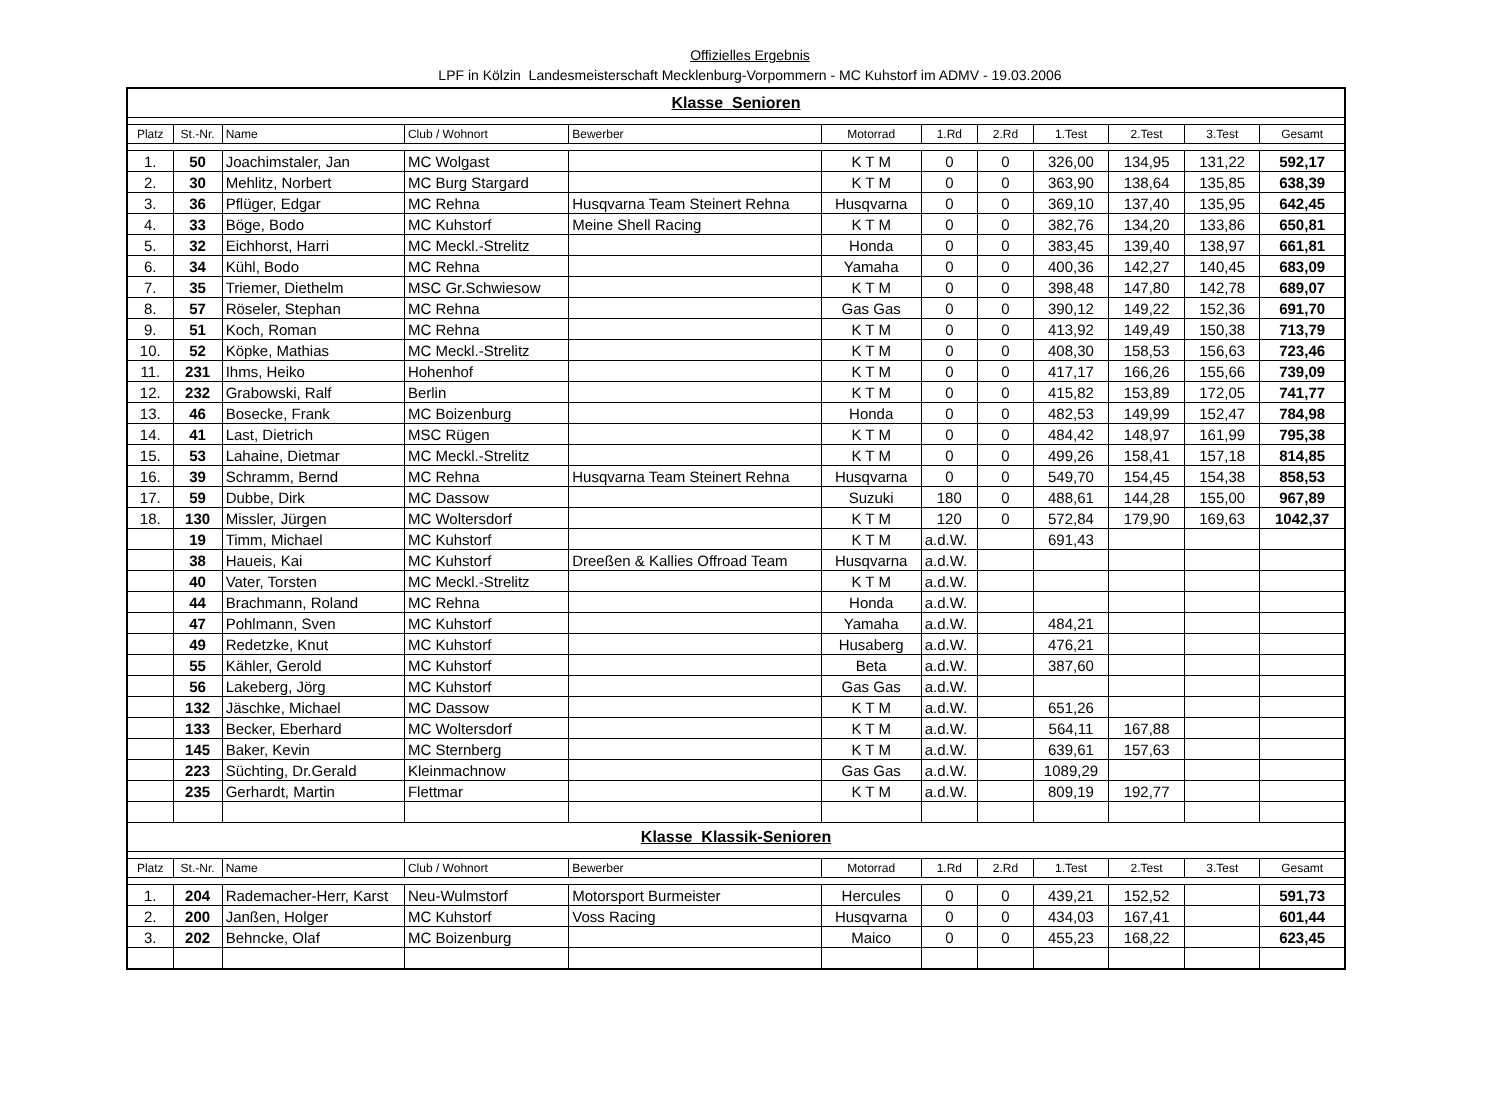Offizielles Ergebnis
LPF in Kölzin Landesmeisterschaft Mecklenburg-Vorpommern - MC Kuhstorf im ADMV - 19.03.2006
| Klasse Senioren | | | | | | | | | | | |
| Platz | St.-Nr. | Name | Club / Wohnort | Bewerber | Motorrad | 1.Rd | 2.Rd | 1.Test | 2.Test | 3.Test | Gesamt |
| 1. | 50 | Joachimstaler, Jan | MC Wolgast | | K T M | 0 | 0 | 326,00 | 134,95 | 131,22 | 592,17 |
| 2. | 30 | Mehlitz, Norbert | MC Burg Stargard | | K T M | 0 | 0 | 363,90 | 138,64 | 135,85 | 638,39 |
| 3. | 36 | Pflüger, Edgar | MC Rehna | Husqvarna Team Steinert Rehna | Husqvarna | 0 | 0 | 369,10 | 137,40 | 135,95 | 642,45 |
| 4. | 33 | Böge, Bodo | MC Kuhstorf | Meine Shell Racing | K T M | 0 | 0 | 382,76 | 134,20 | 133,86 | 650,81 |
| 5. | 32 | Eichhorst, Harri | MC Meckl.-Strelitz | | Honda | 0 | 0 | 383,45 | 139,40 | 138,97 | 661,81 |
| 6. | 34 | Kühl, Bodo | MC Rehna | | Yamaha | 0 | 0 | 400,36 | 142,27 | 140,45 | 683,09 |
| 7. | 35 | Triemer, Diethelm | MSC Gr.Schwiesow | | K T M | 0 | 0 | 398,48 | 147,80 | 142,78 | 689,07 |
| 8. | 57 | Röseler, Stephan | MC Rehna | | Gas Gas | 0 | 0 | 390,12 | 149,22 | 152,36 | 691,70 |
| 9. | 51 | Koch, Roman | MC Rehna | | K T M | 0 | 0 | 413,92 | 149,49 | 150,38 | 713,79 |
| 10. | 52 | Köpke, Mathias | MC Meckl.-Strelitz | | K T M | 0 | 0 | 408,30 | 158,53 | 156,63 | 723,46 |
| 11. | 231 | Ihms, Heiko | Hohenhof | | K T M | 0 | 0 | 417,17 | 166,26 | 155,66 | 739,09 |
| 12. | 232 | Grabowski, Ralf | Berlin | | K T M | 0 | 0 | 415,82 | 153,89 | 172,05 | 741,77 |
| 13. | 46 | Bosecke, Frank | MC Boizenburg | | Honda | 0 | 0 | 482,53 | 149,99 | 152,47 | 784,98 |
| 14. | 41 | Last, Dietrich | MSC Rügen | | K T M | 0 | 0 | 484,42 | 148,97 | 161,99 | 795,38 |
| 15. | 53 | Lahaine, Dietmar | MC Meckl.-Strelitz | | K T M | 0 | 0 | 499,26 | 158,41 | 157,18 | 814,85 |
| 16. | 39 | Schramm, Bernd | MC Rehna | Husqvarna Team Steinert Rehna | Husqvarna | 0 | 0 | 549,70 | 154,45 | 154,38 | 858,53 |
| 17. | 59 | Dubbe, Dirk | MC Dassow | | Suzuki | 180 | 0 | 488,61 | 144,28 | 155,00 | 967,89 |
| 18. | 130 | Missler, Jürgen | MC Woltersdorf | | K T M | 120 | 0 | 572,84 | 179,90 | 169,63 | 1042,37 |
| | 19 | Timm, Michael | MC Kuhstorf | | K T M | a.d.W. | | 691,43 | | | |
| | 38 | Haueis, Kai | MC Kuhstorf | Dreeßen & Kallies Offroad Team | Husqvarna | a.d.W. | | | | | |
| | 40 | Vater, Torsten | MC Meckl.-Strelitz | | K T M | a.d.W. | | | | | |
| | 44 | Brachmann, Roland | MC Rehna | | Honda | a.d.W. | | | | | |
| | 47 | Pohlmann, Sven | MC Kuhstorf | | Yamaha | a.d.W. | | 484,21 | | | |
| | 49 | Redetzke, Knut | MC Kuhstorf | | Husaberg | a.d.W. | | 476,21 | | | |
| | 55 | Kähler, Gerold | MC Kuhstorf | | Beta | a.d.W. | | 387,60 | | | |
| | 56 | Lakeberg, Jörg | MC Kuhstorf | | Gas Gas | a.d.W. | | | | | |
| | 132 | Jäschke, Michael | MC Dassow | | K T M | a.d.W. | | 651,26 | | | |
| | 133 | Becker, Eberhard | MC Woltersdorf | | K T M | a.d.W. | | 564,11 | 167,88 | | |
| | 145 | Baker, Kevin | MC Sternberg | | K T M | a.d.W. | | 639,61 | 157,63 | | |
| | 223 | Süchting, Dr.Gerald | Kleinmachnow | | Gas Gas | a.d.W. | | 1089,29 | | | |
| | 235 | Gerhardt, Martin | Flettmar | | K T M | a.d.W. | | 809,19 | 192,77 | | |
| Klasse Klassik-Senioren | | | | | | | | | | | |
| Platz | St.-Nr. | Name | Club / Wohnort | Bewerber | Motorrad | 1.Rd | 2.Rd | 1.Test | 2.Test | 3.Test | Gesamt |
| 1. | 204 | Rademacher-Herr, Karst | Neu-Wulmstorf | Motorsport Burmeister | Hercules | 0 | 0 | 439,21 | 152,52 | | 591,73 |
| 2. | 200 | Janßen, Holger | MC Kuhstorf | Voss Racing | Husqvarna | 0 | 0 | 434,03 | 167,41 | | 601,44 |
| 3. | 202 | Behncke, Olaf | MC Boizenburg | | Maico | 0 | 0 | 455,23 | 168,22 | | 623,45 |